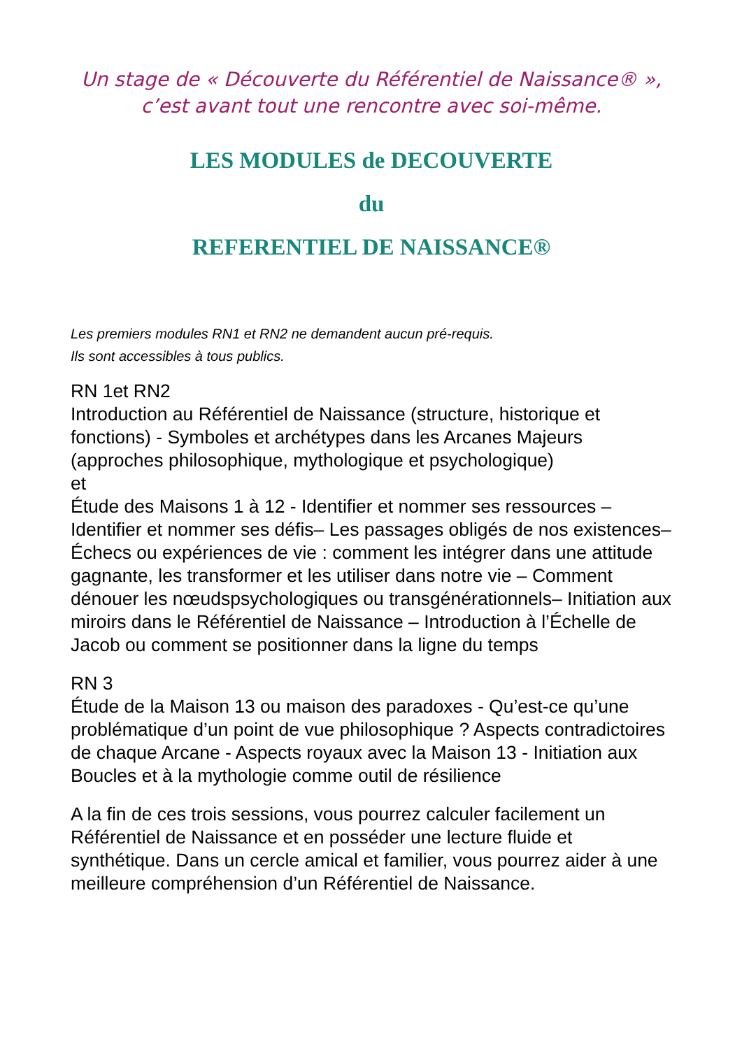Un stage de « Découverte du Référentiel de Naissance® »,
c’est avant tout une rencontre avec soi-même.
LES MODULES de DECOUVERTE
du
REFERENTIEL DE NAISSANCE®
Les premiers modules RN1 et RN2 ne demandent aucun pré-requis.
Ils sont accessibles à tous publics.
RN 1et RN2
Introduction au Référentiel de Naissance (structure, historique et fonctions) - Symboles et archétypes dans les Arcanes Majeurs (approches philosophique, mythologique et psychologique)
et
Étude des Maisons 1 à 12 - Identifier et nommer ses ressources – Identifier et nommer ses défis– Les passages obligés de nos existences– Échecs ou expériences de vie : comment les intégrer dans une attitude gagnante, les transformer et les utiliser dans notre vie – Comment dénouer les nœudspsychologiques ou transgénérationnels– Initiation aux miroirs dans le Référentiel de Naissance – Introduction à l’Échelle de Jacob ou comment se positionner dans la ligne du temps
RN 3
Étude de la Maison 13 ou maison des paradoxes - Qu’est-ce qu’une problématique d’un point de vue philosophique ? Aspects contradictoires de chaque Arcane - Aspects royaux avec la Maison 13 - Initiation aux Boucles et à la mythologie comme outil de résilience
A la fin de ces trois sessions, vous pourrez calculer facilement un Référentiel de Naissance et en posséder une lecture fluide et synthétique. Dans un cercle amical et familier, vous pourrez aider à une meilleure compréhension d’un Référentiel de Naissance.